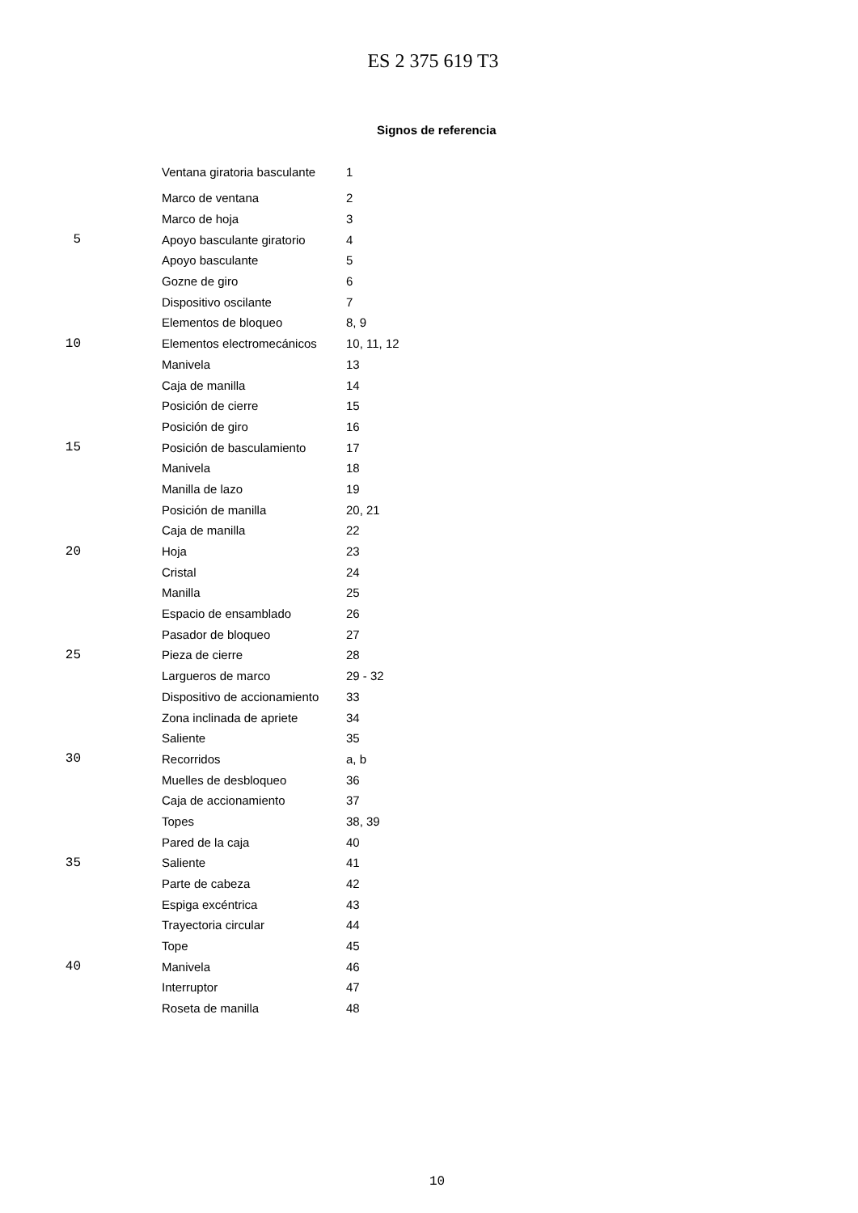ES 2 375 619 T3
Signos de referencia
| | Ventana giratoria basculante | 1 |
| | Marco de ventana | 2 |
| | Marco de hoja | 3 |
| 5 | Apoyo basculante giratorio | 4 |
| | Apoyo basculante | 5 |
| | Gozne de giro | 6 |
| | Dispositivo oscilante | 7 |
| | Elementos de bloqueo | 8, 9 |
| 10 | Elementos electromecánicos | 10, 11, 12 |
| | Manivela | 13 |
| | Caja de manilla | 14 |
| | Posición de cierre | 15 |
| | Posición de giro | 16 |
| 15 | Posición de basculamiento | 17 |
| | Manivela | 18 |
| | Manilla de lazo | 19 |
| | Posición de manilla | 20, 21 |
| | Caja de manilla | 22 |
| 20 | Hoja | 23 |
| | Cristal | 24 |
| | Manilla | 25 |
| | Espacio de ensamblado | 26 |
| | Pasador de bloqueo | 27 |
| 25 | Pieza de cierre | 28 |
| | Largueros de marco | 29 - 32 |
| | Dispositivo de accionamiento | 33 |
| | Zona inclinada de apriete | 34 |
| | Saliente | 35 |
| 30 | Recorridos | a, b |
| | Muelles de desbloqueo | 36 |
| | Caja de accionamiento | 37 |
| | Topes | 38, 39 |
| | Pared de la caja | 40 |
| 35 | Saliente | 41 |
| | Parte de cabeza | 42 |
| | Espiga excéntrica | 43 |
| | Trayectoria circular | 44 |
| | Tope | 45 |
| 40 | Manivela | 46 |
| | Interruptor | 47 |
| | Roseta de manilla | 48 |
10